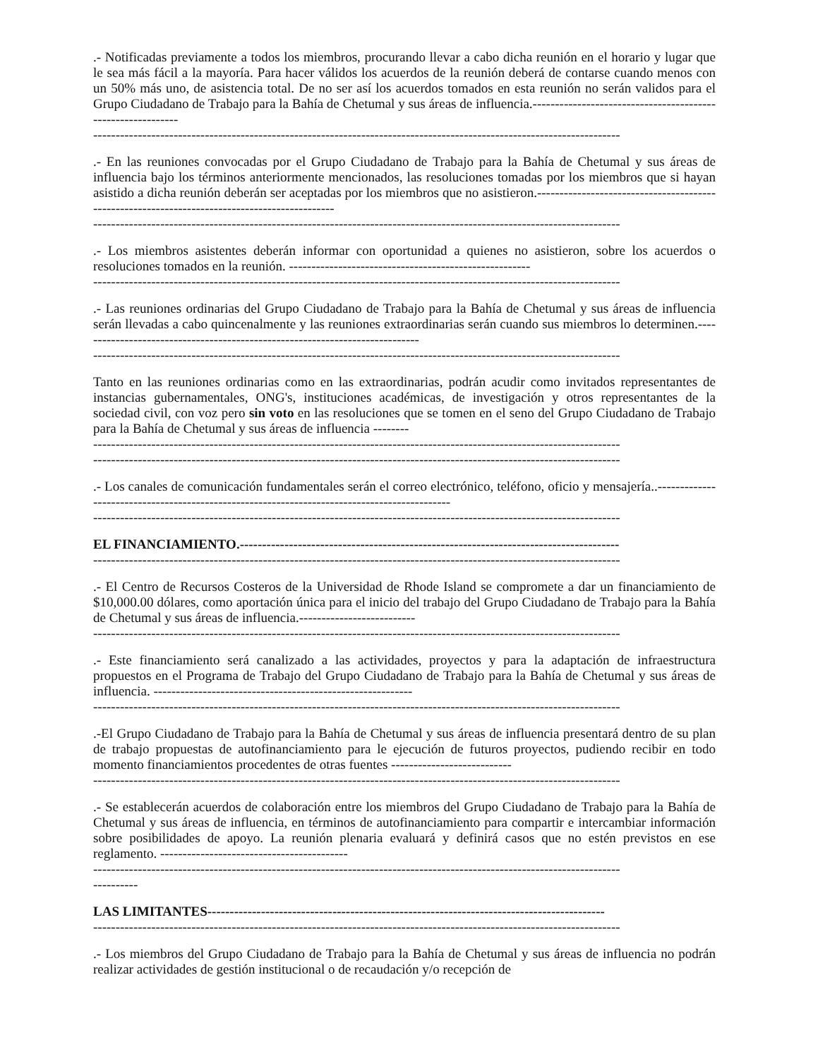.- Notificadas previamente a todos los miembros, procurando llevar a cabo dicha reunión en el horario y lugar que le sea más fácil a la mayoría. Para hacer válidos los acuerdos de la reunión deberá de contarse cuando menos con un 50% más uno, de asistencia total. De no ser así los acuerdos tomados en esta reunión no serán validos para el Grupo Ciudadano de Trabajo para la Bahía de Chetumal y sus áreas de influencia.------------------------------------------------------------
----------------------------------------------------------------------------------------------------------------------
.- En las reuniones convocadas por el Grupo Ciudadano de Trabajo para la Bahía de Chetumal y sus áreas de influencia bajo los términos anteriormente mencionados, las resoluciones tomadas por los miembros que si hayan asistido a dicha reunión deberán ser aceptadas por los miembros que no asistieron.----------------------------------------------------------------------------------------------
----------------------------------------------------------------------------------------------------------------------
.- Los miembros asistentes deberán informar con oportunidad a quienes no asistieron, sobre los acuerdos o resoluciones tomados en la reunión. ------------------------------------------------------
----------------------------------------------------------------------------------------------------------------------
.- Las reuniones ordinarias del Grupo Ciudadano de Trabajo para la Bahía de Chetumal y sus áreas de influencia serán llevadas a cabo quincenalmente y las reuniones extraordinarias serán cuando sus miembros lo determinen.-----------------------------------------------------------------------------
----------------------------------------------------------------------------------------------------------------------
Tanto en las reuniones ordinarias como en las extraordinarias, podrán acudir como invitados representantes de instancias gubernamentales, ONG's, instituciones académicas, de investigación y otros representantes de la sociedad civil, con voz pero sin voto en las resoluciones que se tomen en el seno del Grupo Ciudadano de Trabajo para la Bahía de Chetumal y sus áreas de influencia --------
----------------------------------------------------------------------------------------------------------------------
----------------------------------------------------------------------------------------------------------------------
.- Los canales de comunicación fundamentales serán el correo electrónico, teléfono, oficio y mensajería..---------------------------------------------------------------------------------------------
----------------------------------------------------------------------------------------------------------------------
EL FINANCIAMIENTO.-------------------------------------------------------------------------------------
----------------------------------------------------------------------------------------------------------------------
.- El Centro de Recursos Costeros de la Universidad de Rhode Island se compromete a dar un financiamiento de $10,000.00 dólares, como aportación única para el inicio del trabajo del Grupo Ciudadano de Trabajo para la Bahía de Chetumal y sus áreas de influencia.--------------------------
----------------------------------------------------------------------------------------------------------------------
.- Este financiamiento será canalizado a las actividades, proyectos y para la adaptación de infraestructura propuestos en el Programa de Trabajo del Grupo Ciudadano de Trabajo para la Bahía de Chetumal y sus áreas de influencia. ----------------------------------------------------------
----------------------------------------------------------------------------------------------------------------------
.-El Grupo Ciudadano de Trabajo para la Bahía de Chetumal y sus áreas de influencia presentará dentro de su plan de trabajo propuestas de autofinanciamiento para le ejecución de futuros proyectos, pudiendo recibir en todo momento financiamientos procedentes de otras fuentes ---------------------------
----------------------------------------------------------------------------------------------------------------------
.- Se establecerán acuerdos de colaboración entre los miembros del Grupo Ciudadano de Trabajo para la Bahía de Chetumal y sus áreas de influencia, en términos de autofinanciamiento para compartir e intercambiar información sobre posibilidades de apoyo. La reunión plenaria evaluará y definirá casos que no estén previstos en ese reglamento. ------------------------------------------
----------------------------------------------------------------------------------------------------------------------
----------
LAS LIMITANTES-----------------------------------------------------------------------------------------
----------------------------------------------------------------------------------------------------------------------
.- Los miembros del Grupo Ciudadano de Trabajo para la Bahía de Chetumal y sus áreas de influencia no podrán realizar actividades de gestión institucional o de recaudación y/o recepción de